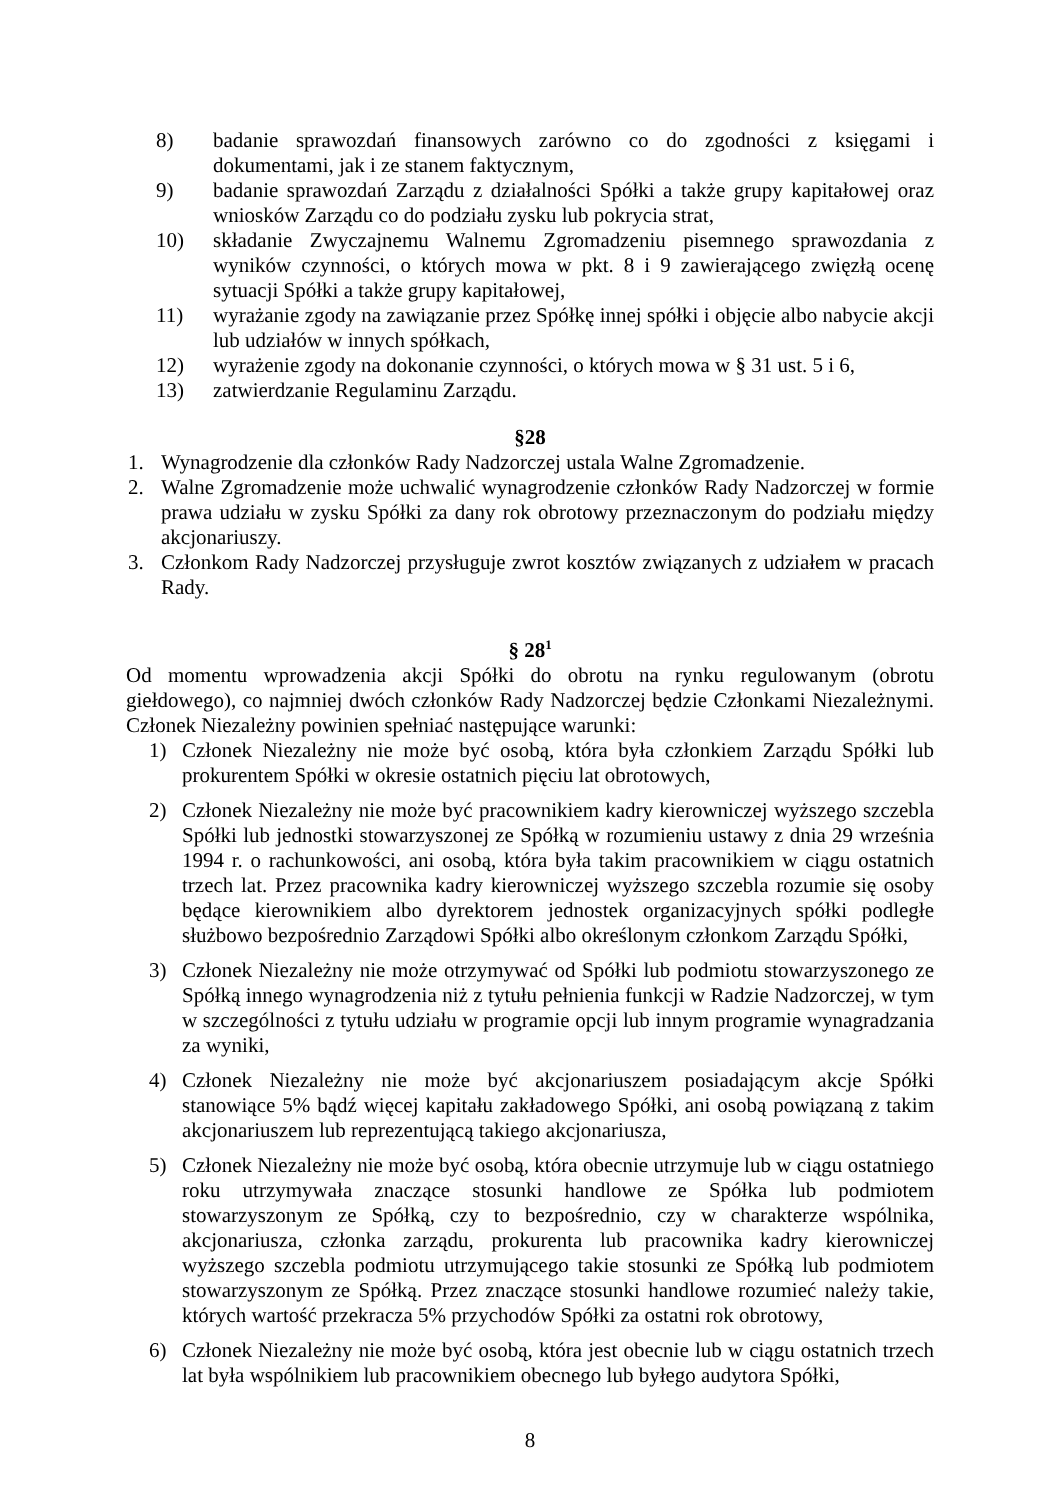8) badanie sprawozdań finansowych zarówno co do zgodności z księgami i dokumentami, jak i ze stanem faktycznym,
9) badanie sprawozdań Zarządu z działalności Spółki a także grupy kapitałowej oraz wniosków Zarządu co do podziału zysku lub pokrycia strat,
10) składanie Zwyczajnemu Walnemu Zgromadzeniu pisemnego sprawozdania z wyników czynności, o których mowa w pkt. 8 i 9 zawierającego zwięzłą ocenę sytuacji Spółki a także grupy kapitałowej,
11) wyrażanie zgody na zawiązanie przez Spółkę innej spółki i objęcie albo nabycie akcji lub udziałów w innych spółkach,
12) wyrażenie zgody na dokonanie czynności, o których mowa w § 31 ust. 5 i 6,
13) zatwierdzanie Regulaminu Zarządu.
§28
1. Wynagrodzenie dla członków Rady Nadzorczej ustala Walne Zgromadzenie.
2. Walne Zgromadzenie może uchwalić wynagrodzenie członków Rady Nadzorczej w formie prawa udziału w zysku Spółki za dany rok obrotowy przeznaczonym do podziału między akcjonariuszy.
3. Członkom Rady Nadzorczej przysługuje zwrot kosztów związanych z udziałem w pracach Rady.
§ 28<sup>1</sup>
Od momentu wprowadzenia akcji Spółki do obrotu na rynku regulowanym (obrotu giełdowego), co najmniej dwóch członków Rady Nadzorczej będzie Członkami Niezależnymi. Członek Niezależny powinien spełniać następujące warunki:
1) Członek Niezależny nie może być osobą, która była członkiem Zarządu Spółki lub prokurentem Spółki w okresie ostatnich pięciu lat obrotowych,
2) Członek Niezależny nie może być pracownikiem kadry kierowniczej wyższego szczebla Spółki lub jednostki stowarzyszonej ze Spółką w rozumieniu ustawy z dnia 29 września 1994 r. o rachunkowości, ani osobą, która była takim pracownikiem w ciągu ostatnich trzech lat. Przez pracownika kadry kierowniczej wyższego szczebla rozumie się osoby będące kierownikiem albo dyrektorem jednostek organizacyjnych spółki podległe służbowo bezpośrednio Zarządowi Spółki albo określonym członkom Zarządu Spółki,
3) Członek Niezależny nie może otrzymywać od Spółki lub podmiotu stowarzyszonego ze Spółką innego wynagrodzenia niż z tytułu pełnienia funkcji w Radzie Nadzorczej, w tym w szczególności z tytułu udziału w programie opcji lub innym programie wynagradzania za wyniki,
4) Członek Niezależny nie może być akcjonariuszem posiadającym akcje Spółki stanowiące 5% bądź więcej kapitału zakładowego Spółki, ani osobą powiązaną z takim akcjonariuszem lub reprezentującą takiego akcjonariusza,
5) Członek Niezależny nie może być osobą, która obecnie utrzymuje lub w ciągu ostatniego roku utrzymywała znaczące stosunki handlowe ze Spółka lub podmiotem stowarzyszonym ze Spółką, czy to bezpośrednio, czy w charakterze wspólnika, akcjonariusza, członka zarządu, prokurenta lub pracownika kadry kierowniczej wyższego szczebla podmiotu utrzymującego takie stosunki ze Spółką lub podmiotem stowarzyszonym ze Spółką. Przez znaczące stosunki handlowe rozumieć należy takie, których wartość przekracza 5% przychodów Spółki za ostatni rok obrotowy,
6) Członek Niezależny nie może być osobą, która jest obecnie lub w ciągu ostatnich trzech lat była wspólnikiem lub pracownikiem obecnego lub byłego audytora Spółki,
8